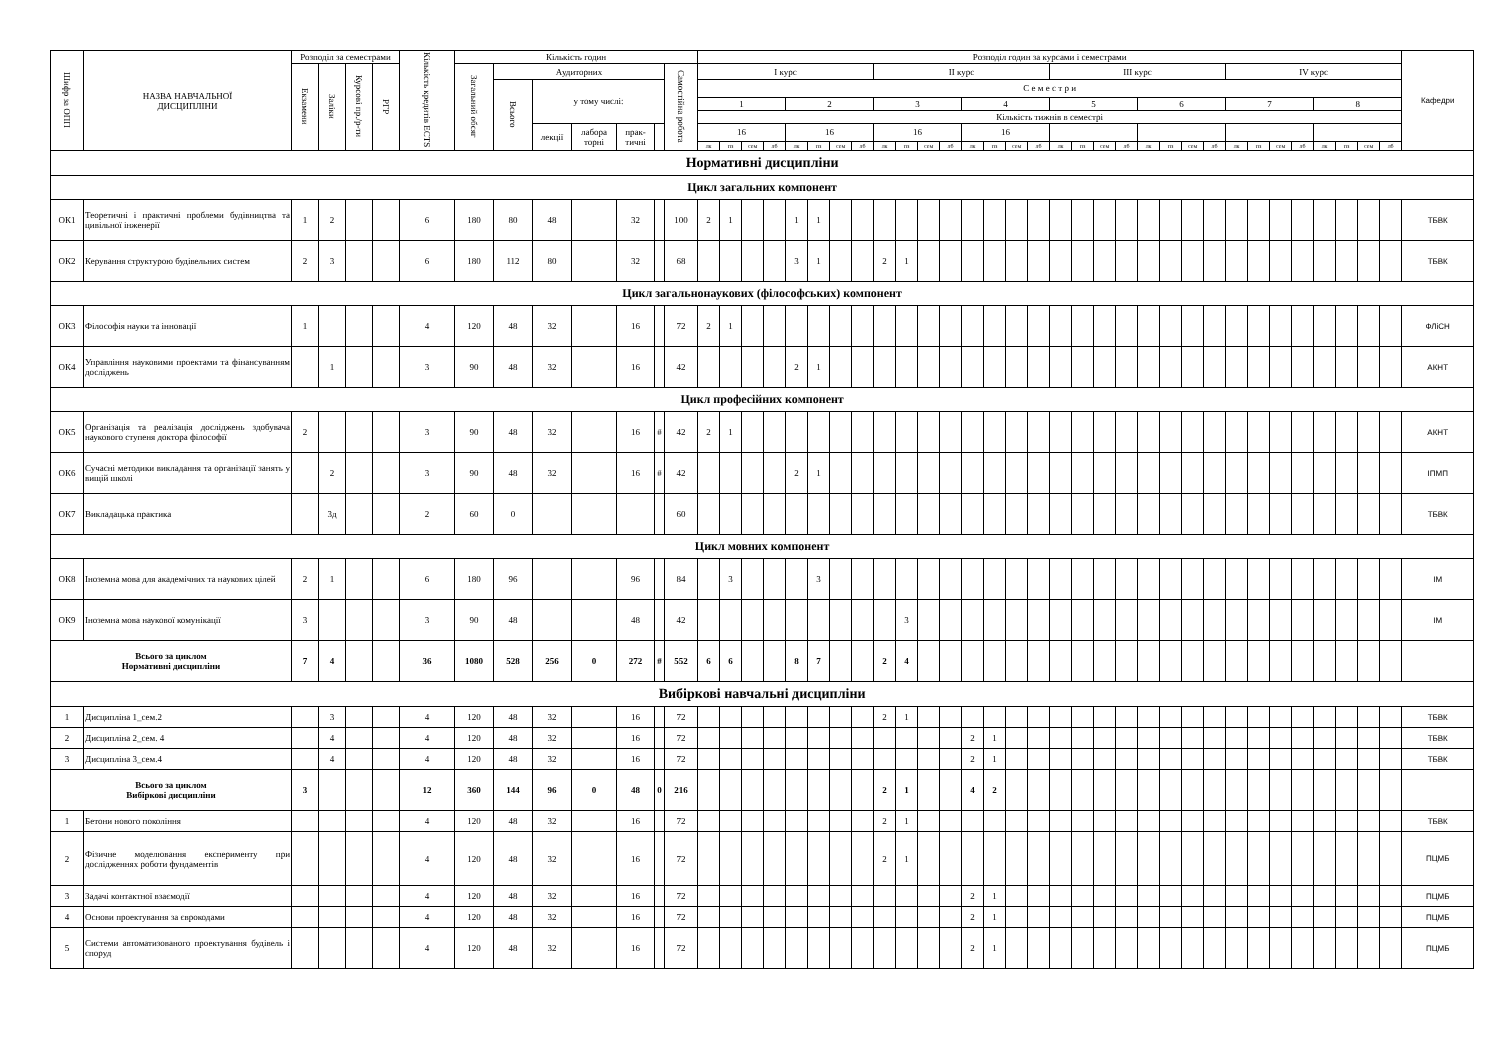| Шифр за ОПП | НАЗВА НАВЧАЛЬНОЇ ДИСЦИПЛІНИ | Розподіл за семестрами | | | | Кількість кредитів ECTS | Кількість годин | | | | | | | Розподіл годин за курсами і семестрами | | | | | | | | | | | | | | | | | | | | | | | | | | | | | | | | Кафедри |
| --- | --- | --- | --- | --- | --- | --- | --- | --- | --- | --- | --- | --- | --- | --- | --- | --- | --- | --- | --- | --- | --- | --- | --- | --- | --- | --- | --- | --- | --- | --- | --- | --- | --- | --- | --- | --- | --- | --- | --- | --- | --- | --- | --- | --- | --- | --- |
| | | Екзамени | Заліки | Курсові пр./р-ти | РГР | | Загальний обсяг | Аудиторних | | | | | Самостійна робота | І курс | | | | | | | | ІІ курс | | | | | | | | ІІІ курс | | | | | | | | IV курс | | | | | | | | |
| | | | | | | | | Всього | у тому числі: | | | | | С е м е с т р и | | | | | | | | | | | | | | | | | | | | | | | | | | | | | | | | |
| | | | | | | | | | | | | | | 1 | | | | 2 | | | | 3 | | | | 4 | | | | 5 | | | | 6 | | | | 7 | | | | 8 | | | | |
| | | | | | | | | | | | | | | Кількість тижнів в семестрі | | | | | | | | | | | | | | | | | | | | | | | | | | | | | | | | |
| | | | | | | | | | лекції | лабора торні | прак-тичні | | | 16 | | | | 16 | | | | 16 | | | | 16 | | | | | | | | | | | | | | | | | | | | |
| | | | | | | | | | | | | | | лк | пз | сем | лб | лк | пз | сем | лб | лк | пз | сем | лб | лк | пз | сем | лб | лк | пз | сем | лб | лк | пз | сем | лб | лк | пз | сем | лб | лк | пз | сем | лб | |
| Нормативні дисципліни | | | | | | | | | | | | | | | | | | | | | | | | | | | | | | | | | | | | | | | | | | | | | | |
| Цикл загальних компонент | | | | | | | | | | | | | | | | | | | | | | | | | | | | | | | | | | | | | | | | | | | | | | |
| ОК1 | Теоретичні і практичні проблеми будівництва та цивільної інженерії | 1 | 2 | | | 6 | 180 | 80 | 48 | | 32 | | 100 | 2 | 1 | | | 1 | 1 | | | | | | | | | | | | | | | | | | | | | | | | | | | ТБВК |
| ОК2 | Керування структурою будівельних систем | 2 | 3 | | | 6 | 180 | 112 | 80 | | 32 | | 68 | | | | | 3 | 1 | | | 2 | 1 | | | | | | | | | | | | | | | | | | | | | | | ТБВК |
| Цикл загальнонаукових (філософських) компонент | | | | | | | | | | | | | | | | | | | | | | | | | | | | | | | | | | | | | | | | | | | | | | |
| ОК3 | Філософія науки та інновації | 1 | | | | 4 | 120 | 48 | 32 | | 16 | | 72 | 2 | 1 | | | | | | | | | | | | | | | | | | | | | | | | | | | | | | | ФЛіСН |
| ОК4 | Управління науковими проектами та фінансуванням досліджень | | 1 | | | 3 | 90 | 48 | 32 | | 16 | | 42 | | | | | 2 | 1 | | | | | | | | | | | | | | | | | | | | | | | | | | | АКНТ |
| Цикл професійних компонент | | | | | | | | | | | | | | | | | | | | | | | | | | | | | | | | | | | | | | | | | | | | | | |
| ОК5 | Організація та реалізація досліджень здобувача наукового ступеня доктора філософії | 2 | | | | 3 | 90 | 48 | 32 | | 16 | # | 42 | 2 | 1 | | | | | | | | | | | | | | | | | | | | | | | | | | | | | | | АКНТ |
| ОК6 | Сучасні методики викладання та організації занять у вищій школі | | 2 | | | 3 | 90 | 48 | 32 | | 16 | # | 42 | | | | | 2 | 1 | | | | | | | | | | | | | | | | | | | | | | | | | | | ІПМП |
| ОК7 | Викладацька практика | | 3д | | | 2 | 60 | 0 | | | | | 60 | | | | | | | | | | | | | | | | | | | | | | | | | | | | | | | | | ТБВК |
| Цикл мовних компонент | | | | | | | | | | | | | | | | | | | | | | | | | | | | | | | | | | | | | | | | | | | | | | |
| ОК8 | Іноземна мова для академічних та наукових цілей | 2 | 1 | | | 6 | 180 | 96 | | | 96 | | 84 | | 3 | | | | 3 | | | | | | | | | | | | | | | | | | | | | | | | | | | ІМ |
| ОК9 | Іноземна мова наукової комунікації | 3 | | | | 3 | 90 | 48 | | | 48 | | 42 | | | | | | | | | | 3 | | | | | | | | | | | | | | | | | | | | | | | ІМ |
| Всього за циклом Нормативні дисципліни | | 7 | 4 | | | 36 | 1080 | 528 | 256 | 0 | 272 | # | 552 | 6 | 6 | | | 8 | 7 | | | 2 | 4 | | | | | | | | | | | | | | | | | | | | | | | |
| Вибіркові навчальні дисципліни | | | | | | | | | | | | | | | | | | | | | | | | | | | | | | | | | | | | | | | | | | | | | | |
| 1 | Дисципліна 1_сем.2 | | 3 | | | 4 | 120 | 48 | 32 | | 16 | | 72 | | | | | | | | | 2 | 1 | | | | | | | | | | | | | | | | | | | | | | | ТБВК |
| 2 | Дисципліна 2_сем. 4 | | 4 | | | 4 | 120 | 48 | 32 | | 16 | | 72 | | | | | | | | | | | | | 2 | 1 | | | | | | | | | | | | | | | | | | | ТБВК |
| 3 | Дисципліна 3_сем.4 | | 4 | | | 4 | 120 | 48 | 32 | | 16 | | 72 | | | | | | | | | | | | | 2 | 1 | | | | | | | | | | | | | | | | | | | ТБВК |
| Всього за циклом Вибіркові дисципліни | | 3 | | | | 12 | 360 | 144 | 96 | 0 | 48 | 0 | 216 | | | | | | | | | 2 | 1 | | | 4 | 2 | | | | | | | | | | | | | | | | | | | |
| 1 | Бетони нового покоління | | | | | 4 | 120 | 48 | 32 | | 16 | | 72 | | | | | | | | | 2 | 1 | | | | | | | | | | | | | | | | | | | | | | | ТБВК |
| 2 | Фізичне моделювання експерименту при дослідженнях роботи фундаментів | | | | | 4 | 120 | 48 | 32 | | 16 | | 72 | | | | | | | | | 2 | 1 | | | | | | | | | | | | | | | | | | | | | | | ПЦМБ |
| 3 | Задачі контактної взаємодії | | | | | 4 | 120 | 48 | 32 | | 16 | | 72 | | | | | | | | | | | | | 2 | 1 | | | | | | | | | | | | | | | | | | | ПЦМБ |
| 4 | Основи проектування за єврокодами | | | | | 4 | 120 | 48 | 32 | | 16 | | 72 | | | | | | | | | | | | | 2 | 1 | | | | | | | | | | | | | | | | | | | ПЦМБ |
| 5 | Системи автоматизованого проектування будівель і споруд | | | | | 4 | 120 | 48 | 32 | | 16 | | 72 | | | | | | | | | | | | | 2 | 1 | | | | | | | | | | | | | | | | | | | ПЦМБ |